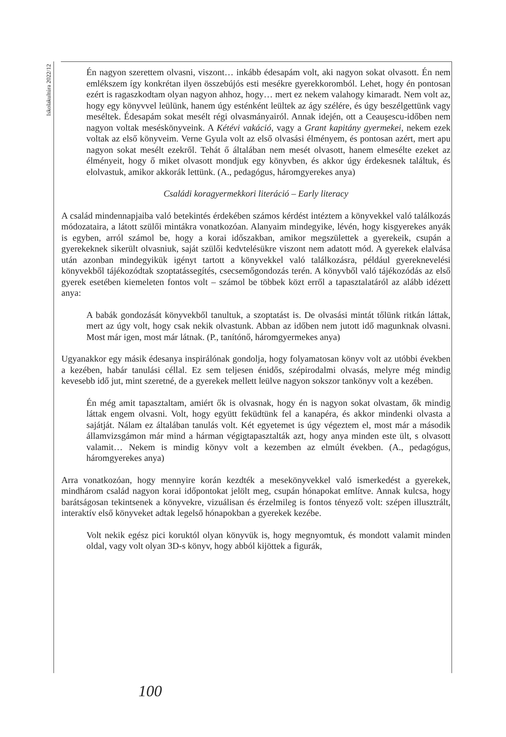Iskolakultúra 2022/12
Én nagyon szerettem olvasni, viszont… inkább édesapám volt, aki nagyon sokat olvasott. Én nem emlékszem így konkrétan ilyen összebújós esti mesékre gyerekkoromból. Lehet, hogy én pontosan ezért is ragaszkodtam olyan nagyon ahhoz, hogy… mert ez nekem valahogy kimaradt. Nem volt az, hogy egy könyvvel leülünk, hanem úgy esténként leültek az ágy szélére, és úgy beszélgettünk vagy meséltek. Édesapám sokat mesélt régi olvasmányairól. Annak idején, ott a Ceauşescu-időben nem nagyon voltak meséskönyveink. A Kétévi vakáció, vagy a Grant kapitány gyermekei, nekem ezek voltak az első könyveim. Verne Gyula volt az első olvasási élményem, és pontosan azért, mert apu nagyon sokat mesélt ezekről. Tehát ő általában nem mesét olvasott, hanem elmesélte ezeket az élményeit, hogy ő miket olvasott mondjuk egy könyvben, és akkor úgy érdekesnek találtuk, és elolvastuk, amikor akkorák lettünk. (A., pedagógus, háromgyerekes anya)
Családi koragyermekkori literáció – Early literacy
A család mindennapjaiba való betekintés érdekében számos kérdést intéztem a könyvekkel való találkozás módozataira, a látott szülői mintákra vonatkozóan. Alanyaim mindegyike, lévén, hogy kisgyerekes anyák is egyben, arról számol be, hogy a korai időszakban, amikor megszülettek a gyerekeik, csupán a gyerekeknek sikerült olvasniuk, saját szülői kedvtelésükre viszont nem adatott mód. A gyerekek elalvása után azonban mindegyikük igényt tartott a könyvekkel való találkozásra, például gyereknevelési könyvekből tájékozódtak szoptatássegítés, csecsemőgondozás terén. A könyvből való tájékozódás az első gyerek esetében kiemeleten fontos volt – számol be többek közt erről a tapasztalatáról az alább idézett anya:
A babák gondozását könyvekből tanultuk, a szoptatást is. De olvasási mintát tőlünk ritkán láttak, mert az úgy volt, hogy csak nekik olvastunk. Abban az időben nem jutott idő magunknak olvasni. Most már igen, most már látnak. (P., tanítónő, háromgyermekes anya)
Ugyanakkor egy másik édesanya inspirálónak gondolja, hogy folyamatosan könyv volt az utóbbi években a kezében, habár tanulási céllal. Ez sem teljesen énidős, szépirodalmi olvasás, melyre még mindig kevesebb idő jut, mint szeretné, de a gyerekek mellett leülve nagyon sokszor tankönyv volt a kezében.
Én még amit tapasztaltam, amiért ők is olvasnak, hogy én is nagyon sokat olvastam, ők mindig láttak engem olvasni. Volt, hogy együtt feküdtünk fel a kanapéra, és akkor mindenki olvasta a sajátját. Nálam ez általában tanulás volt. Két egyetemet is úgy végeztem el, most már a második államvizsgámon már mind a hárman végigtapasztalták azt, hogy anya minden este ült, s olvasott valamit… Nekem is mindig könyv volt a kezemben az elmúlt években. (A., pedagógus, háromgyerekes anya)
Arra vonatkozóan, hogy mennyire korán kezdték a mesekönyvekkel való ismerkedést a gyerekek, mindhárom család nagyon korai időpontokat jelölt meg, csupán hónapokat említve. Annak kulcsa, hogy barátságosan tekintsenek a könyvekre, vizuálisan és érzelmileg is fontos tényező volt: szépen illusztrált, interaktív első könyveket adtak legelső hónapokban a gyerekek kezébe.
Volt nekik egész pici koruktól olyan könyvük is, hogy megnyomtuk, és mondott valamit minden oldal, vagy volt olyan 3D-s könyv, hogy abból kijöttek a figurák,
100